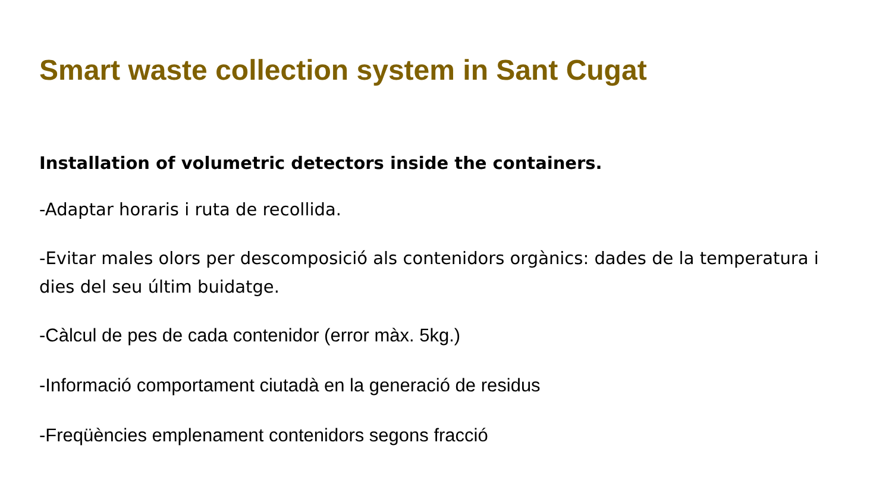Smart waste collection system in Sant Cugat
Installation of volumetric detectors inside the containers.
-Adaptar horaris i ruta de recollida.
-Evitar males olors per descomposició als contenidors orgànics: dades de la temperatura i dies del seu últim buidatge.
-Càlcul de pes de cada contenidor (error màx. 5kg.)
-Informació comportament ciutadà en la generació de residus
-Freqüències emplenament contenidors segons fracció